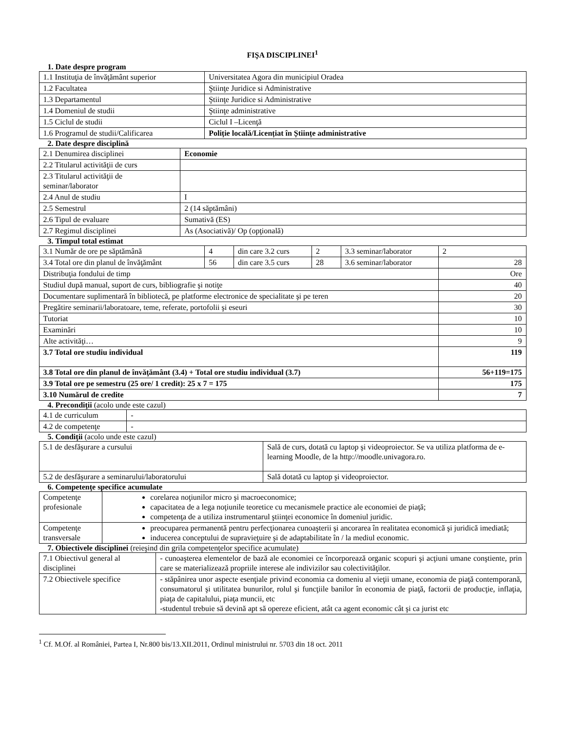FIŞA DISCIPLINEI<sup>1</sup>
1. Date despre program
| 1.1 Instituţia de învăţământ superior | Universitatea Agora din municipiul Oradea |
| 1.2 Facultatea | Ştiinţe Juridice si Administrative |
| 1.3 Departamentul | Ştiinţe Juridice si Administrative |
| 1.4 Domeniul de studii | Ştiinţe administrative |
| 1.5 Ciclul de studii | Ciclul I –Licenţă |
| 1.6 Programul de studii/Calificarea | Poliție locală/Licențiat în Științe administrative |
2. Date despre disciplină
| 2.1 Denumirea disciplinei | Economie |
| 2.2 Titularul activităţii de curs | |
| 2.3 Titularul activităţii de seminar/laborator | |
| 2.4 Anul de studiu | I |
| 2.5 Semestrul | 2 (14 săptămâni) |
| 2.6 Tipul de evaluare | Sumativă (ES) |
| 2.7 Regimul disciplinei | As (Asociativă)/ Op (opţională) |
3. Timpul total estimat
| 3.1 Număr de ore pe săptămână | 4 | din care 3.2 curs | 2 | 3.3 seminar/laborator | 2 |
| 3.4 Total ore din planul de învăţământ | 56 | din care 3.5 curs | 28 | 3.6 seminar/laborator | 28 |
| Distribuţia fondului de timp | | | | | Ore |
| Studiul după manual, suport de curs, bibliografie şi notiţe | | | | | 40 |
| Documentare suplimentară în bibliotecă, pe platforme electronice de specialitate şi pe teren | | | | | 20 |
| Pregătire seminarii/laboratoare, teme, referate, portofolii şi eseuri | | | | | 30 |
| Tutoriat | | | | | 10 |
| Examinări | | | | | 10 |
| Alte activităţi… | | | | | 9 |
| 3.7 Total ore studiu individual | | | | | 119 |
| 3.8 Total ore din planul de învăţământ (3.4) + Total ore studiu individual (3.7) | | | | | 56+119=175 |
| 3.9 Total ore pe semestru (25 ore/ 1 credit): 25 x 7 = 175 | | | | | 175 |
| 3.10 Numărul de credite | | | | | 7 |
4. Precondiţii (acolo unde este cazul)
| 4.1 de curriculum | - |
| 4.2 de competenţe | - |
5. Condiţii (acolo unde este cazul)
| 5.1 de desfăşurare a cursului | Sală de curs, dotată cu laptop şi videoproiector. Se va utiliza platforma de e-learning Moodle, de la http://moodle.univagora.ro. |
| 5.2 de desfăşurare a seminarului/laboratorului | Sală dotată cu laptop şi videoproiector. |
6. Competenţe specifice acumulate
| Competenţe profesionale | corelarea noţiunilor micro şi macroeconomice; capacitatea de a lega noţiunile teoretice cu mecanismele practice ale economiei de piaţă; competenţa de a utiliza instrumentarul ştiinţei economice în domeniul juridic. |
| Competenţe transversale | preocuparea permanentă pentru perfecţionarea cunoaşterii şi ancorarea în realitatea economică şi juridică imediată; inducerea conceptului de supravieţuire şi de adaptabilitate în / la mediul economic. |
7. Obiectivele disciplinei (reieşind din grila competenţelor specifice acumulate)
| 7.1 Obiectivul general al disciplinei | - cunoaşterea elementelor de bază ale economiei ce încorporează organic scopuri şi acţiuni umane conştiente, prin care se materializează propriile interese ale indivizilor sau colectivităţilor. |
| 7.2 Obiectivele specifice | - stăpânirea unor aspecte esenţiale privind economia ca domeniu al vieţii umane, economia de piaţă contemporană, consumatorul şi utilitatea bunurilor, rolul şi funcţiile banilor în economia de piaţă, factorii de producţie, inflaţia, piaţa de capitalului, piaţa muncii, etc -studentul trebuie să devină apt să opereze eficient, atât ca agent economic cât şi ca jurist etc |
<sup>1</sup> Cf. M.Of. al României, Partea I, Nr.800 bis/13.XII.2011, Ordinul ministrului nr. 5703 din 18 oct. 2011